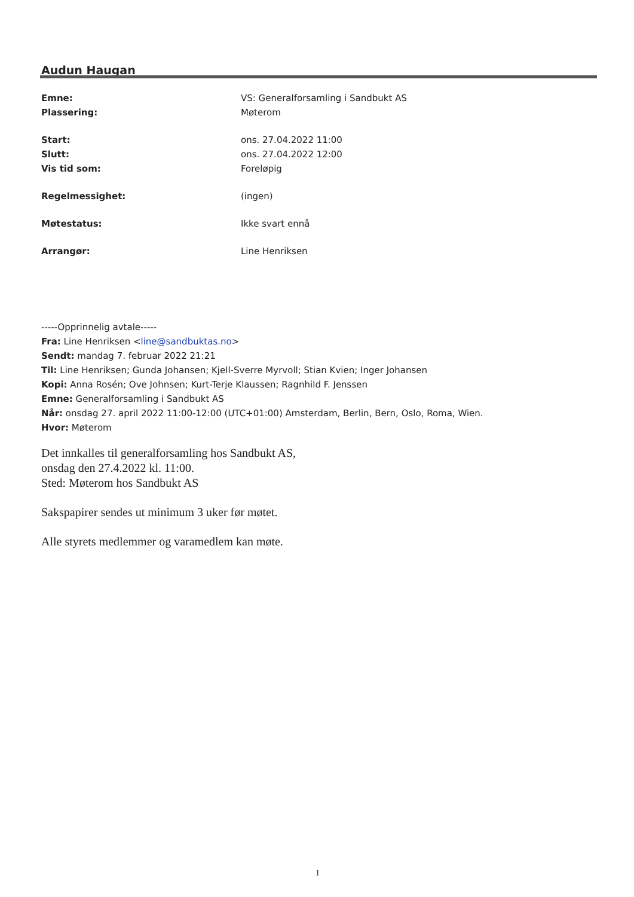Audun Haugan
Emne: VS: Generalforsamling i Sandbukt AS
Plassering: Møterom
Start: ons. 27.04.2022 11:00
Slutt: ons. 27.04.2022 12:00
Vis tid som: Foreløpig
Regelmessighet: (ingen)
Møtestatus: Ikke svart ennå
Arrangør: Line Henriksen
-----Opprinnelig avtale-----
Fra: Line Henriksen <line@sandbuktas.no>
Sendt: mandag 7. februar 2022 21:21
Til: Line Henriksen; Gunda Johansen; Kjell-Sverre Myrvoll; Stian Kvien; Inger Johansen
Kopi: Anna Rosén; Ove Johnsen; Kurt-Terje Klaussen; Ragnhild F. Jenssen
Emne: Generalforsamling i Sandbukt AS
Når: onsdag 27. april 2022 11:00-12:00 (UTC+01:00) Amsterdam, Berlin, Bern, Oslo, Roma, Wien.
Hvor: Møterom
Det innkalles til generalforsamling hos Sandbukt AS,
onsdag den 27.4.2022 kl. 11:00.
Sted: Møterom hos Sandbukt AS
Sakspapirer sendes ut minimum 3 uker før møtet.
Alle styrets medlemmer og varamedlem kan møte.
1